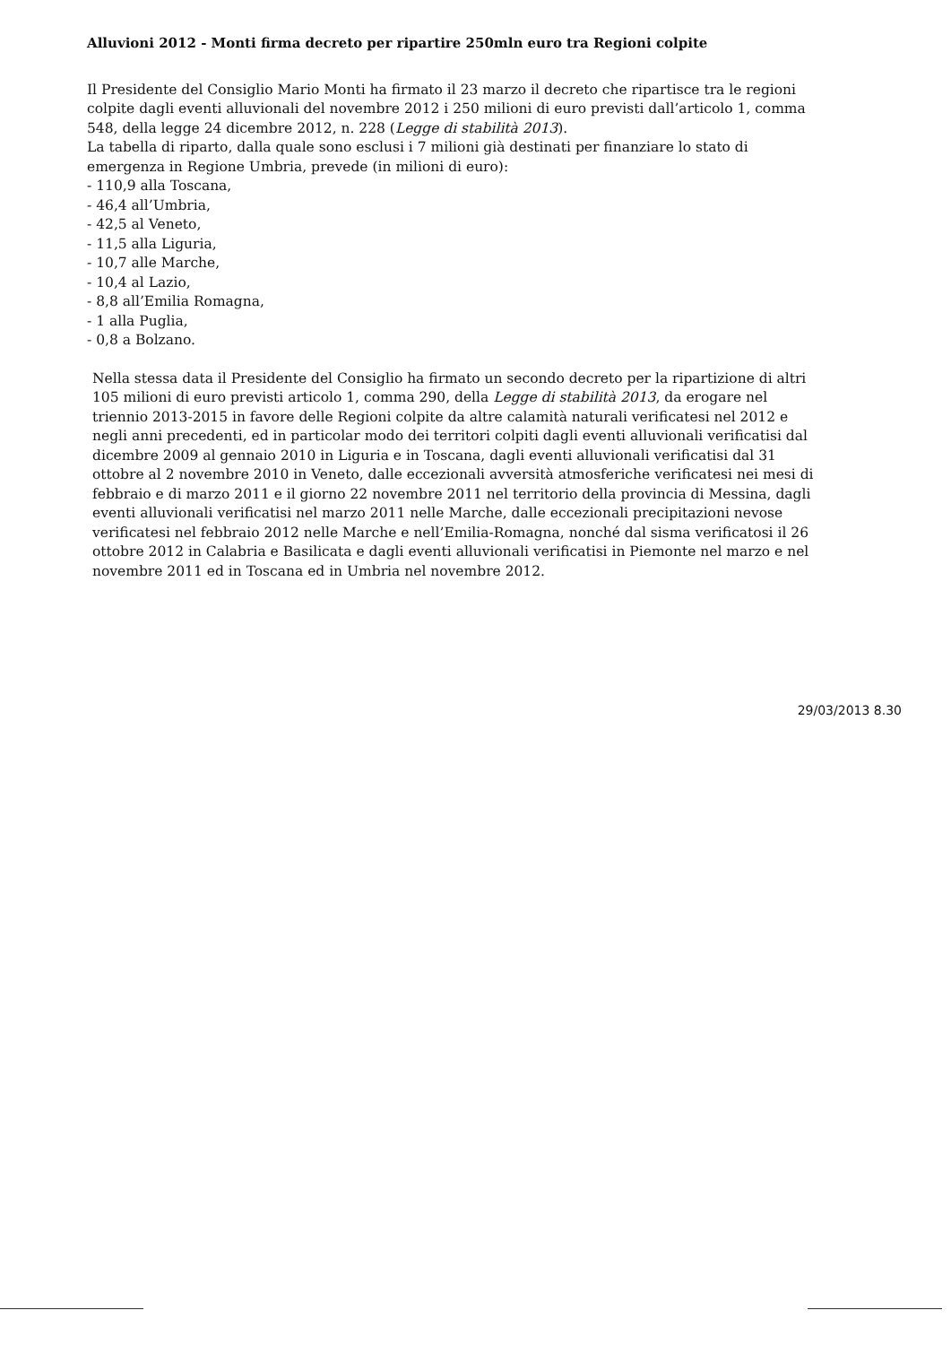Alluvioni 2012 - Monti firma decreto per ripartire 250mln euro tra Regioni colpite
Il Presidente del Consiglio Mario Monti ha firmato il 23 marzo il decreto che ripartisce tra le regioni colpite dagli eventi alluvionali del novembre 2012 i 250 milioni di euro previsti dall’articolo 1, comma 548, della legge 24 dicembre 2012, n. 228 (Legge di stabilità 2013).
La tabella di riparto, dalla quale sono esclusi i 7 milioni già destinati per finanziare lo stato di emergenza in Regione Umbria, prevede (in milioni di euro):
- 110,9 alla Toscana,
- 46,4 all’Umbria,
- 42,5 al Veneto,
- 11,5 alla Liguria,
- 10,7 alle Marche,
- 10,4 al Lazio,
- 8,8 all’Emilia Romagna,
- 1 alla Puglia,
- 0,8 a Bolzano.
Nella stessa data il Presidente del Consiglio ha firmato un secondo decreto per la ripartizione di altri 105 milioni di euro previsti articolo 1, comma 290, della Legge di stabilità 2013, da erogare nel triennio 2013-2015 in favore delle Regioni colpite da altre calamità naturali verificatesi nel 2012 e negli anni precedenti, ed in particolar modo dei territori colpiti dagli eventi alluvionali verificatisi dal dicembre 2009 al gennaio 2010 in Liguria e in Toscana, dagli eventi alluvionali verificatisi dal 31 ottobre al 2 novembre 2010 in Veneto, dalle eccezionali avversità atmosferiche verificatesi nei mesi di febbraio e di marzo 2011 e il giorno 22 novembre 2011 nel territorio della provincia di Messina, dagli eventi alluvionali verificatisi nel marzo 2011 nelle Marche, dalle eccezionali precipitazioni nevose verificatesi nel febbraio 2012 nelle Marche e nell’Emilia-Romagna, nonché dal sisma verificatosi il 26 ottobre 2012 in Calabria e Basilicata e dagli eventi alluvionali verificatisi in Piemonte nel marzo e nel novembre 2011 ed in Toscana ed in Umbria nel novembre 2012.
29/03/2013 8.30